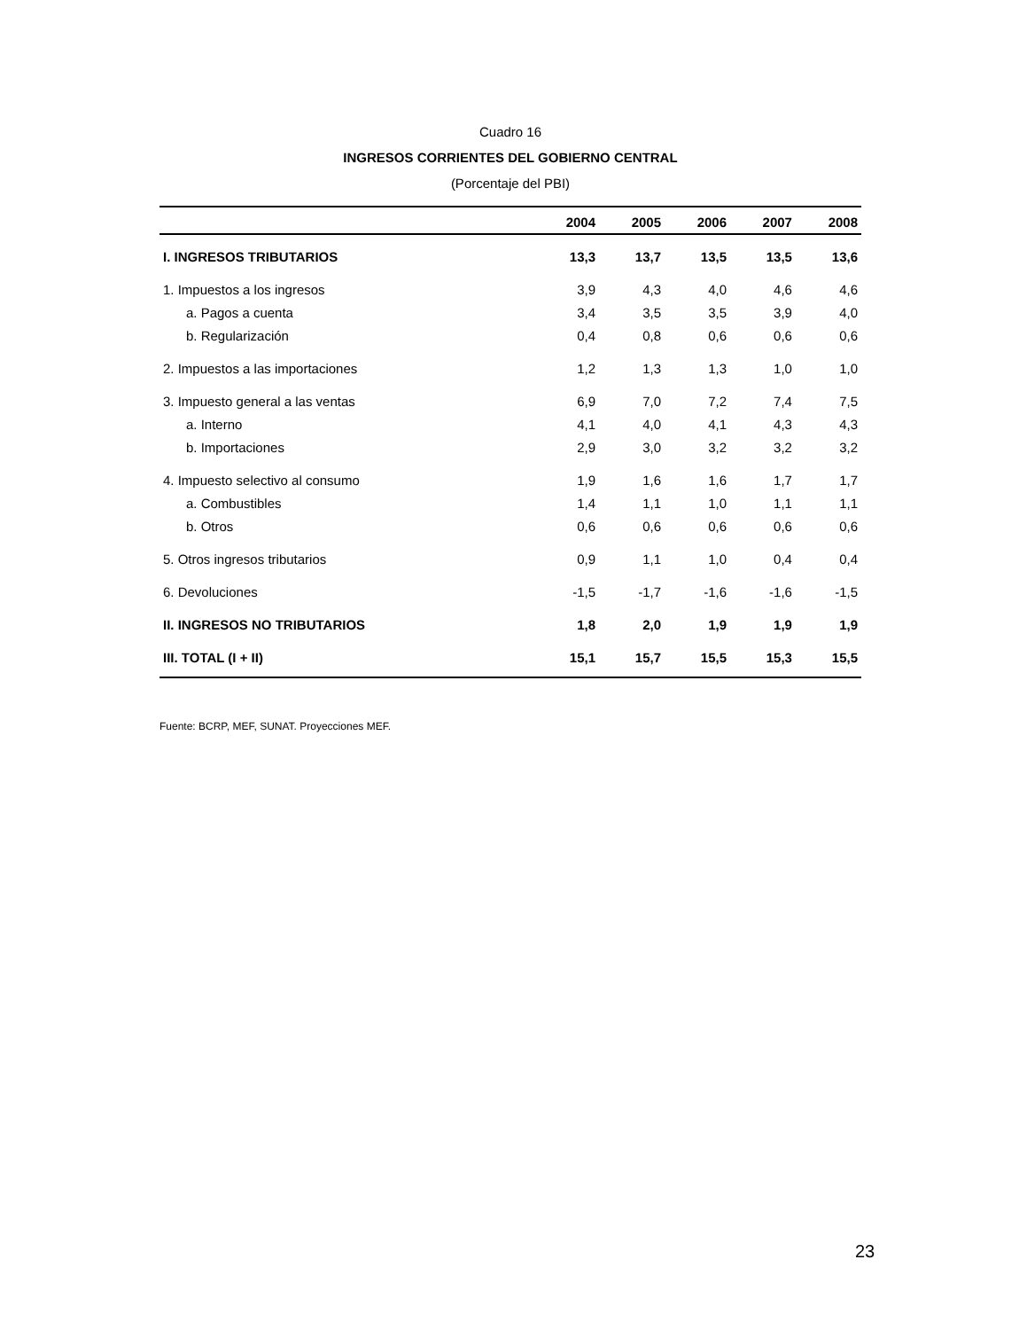Cuadro 16
INGRESOS CORRIENTES DEL GOBIERNO CENTRAL
(Porcentaje del PBI)
| | 2004 | 2005 | 2006 | 2007 | 2008 |
| --- | --- | --- | --- | --- | --- |
| I. INGRESOS TRIBUTARIOS | 13,3 | 13,7 | 13,5 | 13,5 | 13,6 |
| 1. Impuestos a los ingresos | 3,9 | 4,3 | 4,0 | 4,6 | 4,6 |
| a. Pagos a cuenta | 3,4 | 3,5 | 3,5 | 3,9 | 4,0 |
| b. Regularización | 0,4 | 0,8 | 0,6 | 0,6 | 0,6 |
| 2. Impuestos a las importaciones | 1,2 | 1,3 | 1,3 | 1,0 | 1,0 |
| 3. Impuesto general a las ventas | 6,9 | 7,0 | 7,2 | 7,4 | 7,5 |
| a. Interno | 4,1 | 4,0 | 4,1 | 4,3 | 4,3 |
| b. Importaciones | 2,9 | 3,0 | 3,2 | 3,2 | 3,2 |
| 4. Impuesto selectivo al consumo | 1,9 | 1,6 | 1,6 | 1,7 | 1,7 |
| a. Combustibles | 1,4 | 1,1 | 1,0 | 1,1 | 1,1 |
| b. Otros | 0,6 | 0,6 | 0,6 | 0,6 | 0,6 |
| 5. Otros ingresos tributarios | 0,9 | 1,1 | 1,0 | 0,4 | 0,4 |
| 6. Devoluciones | -1,5 | -1,7 | -1,6 | -1,6 | -1,5 |
| II. INGRESOS NO TRIBUTARIOS | 1,8 | 2,0 | 1,9 | 1,9 | 1,9 |
| III. TOTAL (I + II) | 15,1 | 15,7 | 15,5 | 15,3 | 15,5 |
Fuente: BCRP, MEF, SUNAT. Proyecciones MEF.
23